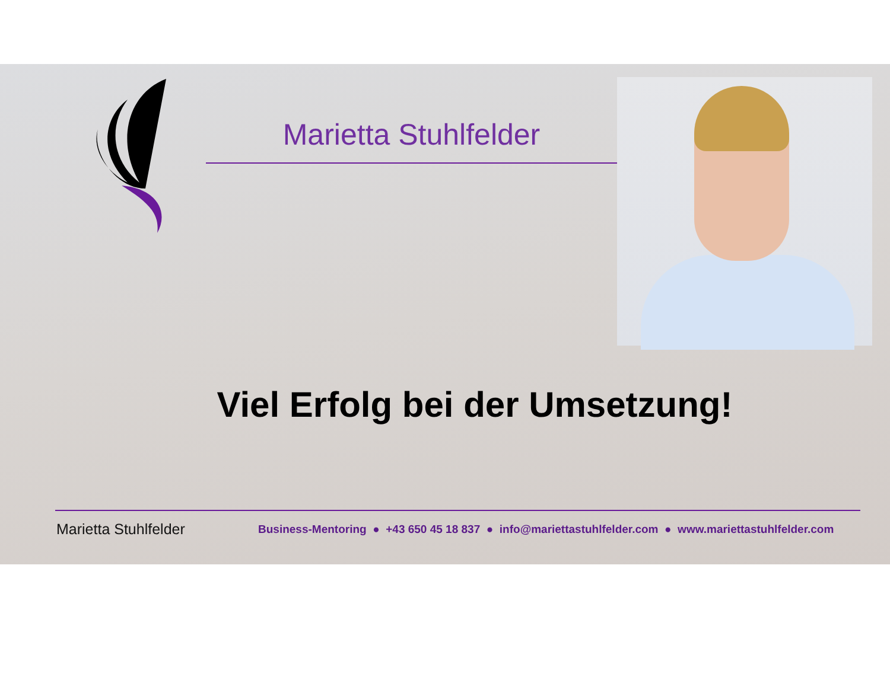Marietta Stuhlfelder
Viel Erfolg bei der Umsetzung!
Marietta Stuhlfelder Business-Mentoring ● +43 650 45 18 837 ● info@mariettastuhlfelder.com ● www.mariettastuhlfelder.com